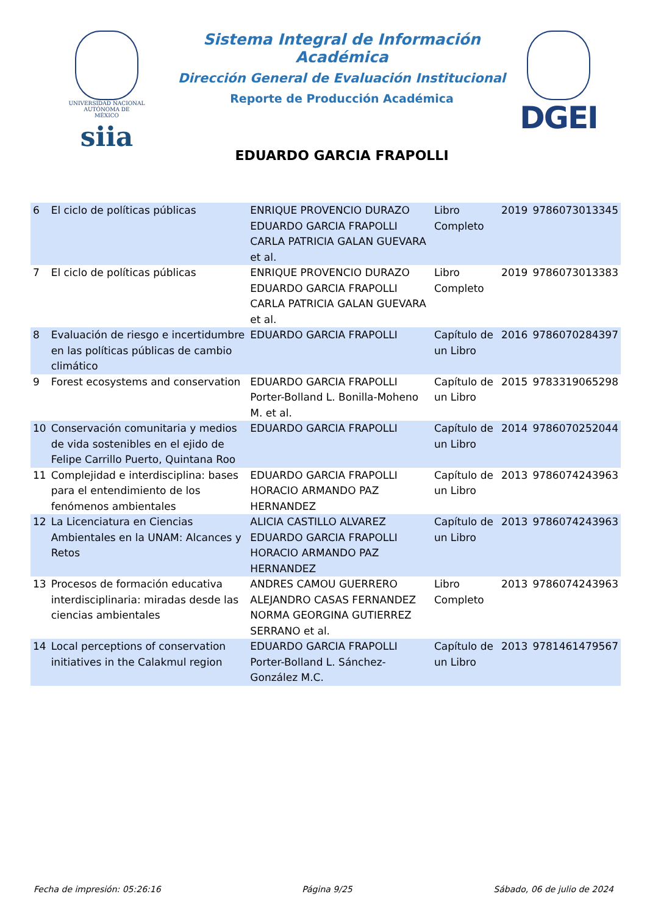UNIVERSIDAD NACIONAL
AUTÓNOMA DE
MÉXICO
siia
Sistema Integral de Información Académica
Dirección General de Evaluación Institucional
Reporte de Producción Académica
EDUARDO GARCIA FRAPOLLI
DGEI
| 6 | El ciclo de políticas públicas | ENRIQUE PROVENCIO DURAZO EDUARDO GARCIA FRAPOLLI CARLA PATRICIA GALAN GUEVARA et al. | Libro Completo | 2019 | 9786073013345 |
| 7 | El ciclo de políticas públicas | ENRIQUE PROVENCIO DURAZO EDUARDO GARCIA FRAPOLLI CARLA PATRICIA GALAN GUEVARA et al. | Libro Completo | 2019 | 9786073013383 |
| 8 | Evaluación de riesgo e incertidumbre en las políticas públicas de cambio climático | EDUARDO GARCIA FRAPOLLI | Capítulo de un Libro | 2016 | 9786070284397 |
| 9 | Forest ecosystems and conservation | EDUARDO GARCIA FRAPOLLI Porter-Bolland L. Bonilla-Moheno M. et al. | Capítulo de un Libro | 2015 | 9783319065298 |
| 10 | Conservación comunitaria y medios de vida sostenibles en el ejido de Felipe Carrillo Puerto, Quintana Roo | EDUARDO GARCIA FRAPOLLI | Capítulo de un Libro | 2014 | 9786070252044 |
| 11 | Complejidad e interdisciplina: bases para el entendimiento de los fenómenos ambientales | EDUARDO GARCIA FRAPOLLI HORACIO ARMANDO PAZ HERNANDEZ | Capítulo de un Libro | 2013 | 9786074243963 |
| 12 | La Licenciatura en Ciencias Ambientales en la UNAM: Alcances y Retos | ALICIA CASTILLO ALVAREZ EDUARDO GARCIA FRAPOLLI HORACIO ARMANDO PAZ HERNANDEZ | Capítulo de un Libro | 2013 | 9786074243963 |
| 13 | Procesos de formación educativa interdisciplinaria: miradas desde las ciencias ambientales | ANDRES CAMOU GUERRERO ALEJANDRO CASAS FERNANDEZ NORMA GEORGINA GUTIERREZ SERRANO et al. | Libro Completo | 2013 | 9786074243963 |
| 14 | Local perceptions of conservation initiatives in the Calakmul region | EDUARDO GARCIA FRAPOLLI Porter-Bolland L. Sánchez-González M.C. | Capítulo de un Libro | 2013 | 9781461479567 |
Fecha de impresión: 05:26:16 Página 9/25 Sábado, 06 de julio de 2024